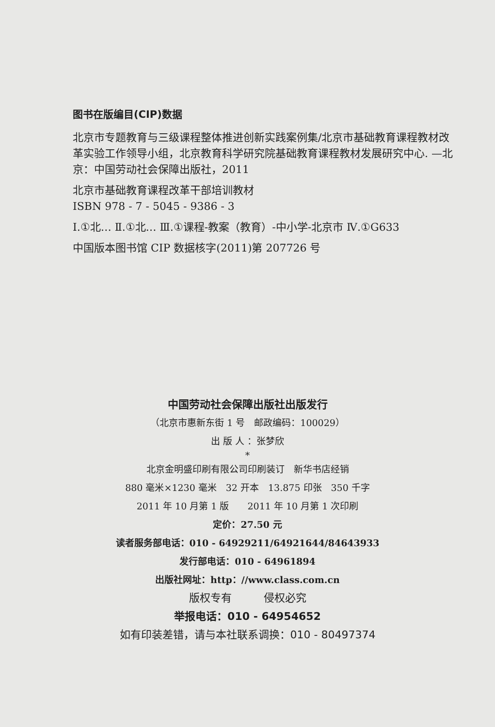图书在版编目(CIP)数据
北京市专题教育与三级课程整体推进创新实践案例集/北京市基础教育课程教材改革实验工作领导小组，北京教育科学研究院基础教育课程教材发展研究中心. —北京：中国劳动社会保障出版社，2011
北京市基础教育课程改革干部培训教材
ISBN 978 - 7 - 5045 - 9386 - 3
Ⅰ.①北… Ⅱ.①北… Ⅲ.①课程-教案（教育）-中小学-北京市 Ⅳ.①G633
中国版本图书馆 CIP 数据核字(2011)第 207726 号
中国劳动社会保障出版社出版发行
（北京市惠新东街 1 号　邮政编码：100029）
出 版 人 ：张梦欣
*
北京金明盛印刷有限公司印刷装订　新华书店经销
880 毫米×1230 毫米　32 开本　13.875 印张　350 千字
2011 年 10 月第 1 版　　2011 年 10 月第 1 次印刷
定价：27.50 元
读者服务部电话：010 - 64929211/64921644/84643933
发行部电话：010 - 64961894
出版社网址：http：//www.class.com.cn
版权专有　　　侵权必究
举报电话：010 - 64954652
如有印装差错，请与本社联系调换：010 - 80497374